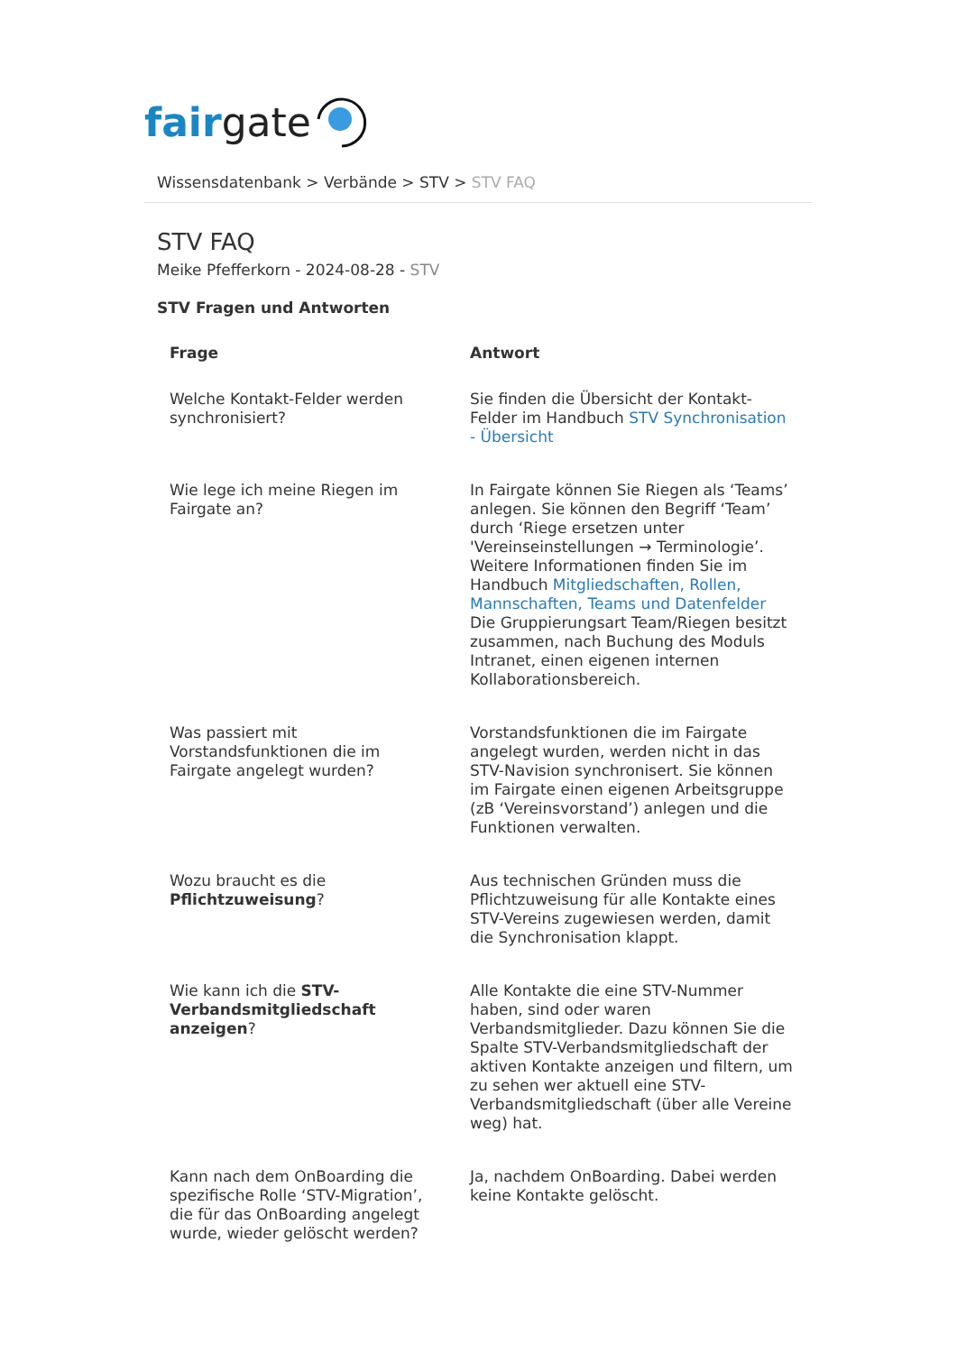fair gate
Wissensdatenbank > Verbände > STV > STV FAQ
STV FAQ
Meike Pfefferkorn - 2024-08-28 - STV
STV Fragen und Antworten
| Frage | Antwort |
| --- | --- |
| Welche Kontakt-Felder werden synchronisiert? | Sie finden die Übersicht der Kontakt-Felder im Handbuch STV Synchronisation - Übersicht |
| Wie lege ich meine Riegen im Fairgate an? | In Fairgate können Sie Riegen als ‘Teams’ anlegen. Sie können den Begriff ‘Team’ durch ‘Riege ersetzen unter 'Vereinseinstellungen → Terminologie’. Weitere Informationen finden Sie im Handbuch Mitgliedschaften, Rollen, Mannschaften, Teams und Datenfelder Die Gruppierungsart Team/Riegen besitzt zusammen, nach Buchung des Moduls Intranet, einen eigenen internen Kollaborationsbereich. |
| Was passiert mit Vorstandsfunktionen die im Fairgate angelegt wurden? | Vorstandsfunktionen die im Fairgate angelegt wurden, werden nicht in das STV-Navision synchronisert. Sie können im Fairgate einen eigenen Arbeitsgruppe (zB ‘Vereinsvorstand’) anlegen und die Funktionen verwalten. |
| Wozu braucht es die Pflichtzuweisung ? | Aus technischen Gründen muss die Pflichtzuweisung für alle Kontakte eines STV-Vereins zugewiesen werden, damit die Synchronisation klappt. |
| Wie kann ich die STV-Verbandsmitgliedschaft anzeigen ? | Alle Kontakte die eine STV-Nummer haben, sind oder waren Verbandsmitglieder. Dazu können Sie die Spalte STV-Verbandsmitgliedschaft der aktiven Kontakte anzeigen und filtern, um zu sehen wer aktuell eine STV-Verbandsmitgliedschaft (über alle Vereine weg) hat. |
| Kann nach dem OnBoarding die spezifische Rolle ‘STV-Migration’, die für das OnBoarding angelegt wurde, wieder gelöscht werden? | Ja, nachdem OnBoarding. Dabei werden keine Kontakte gelöscht. |